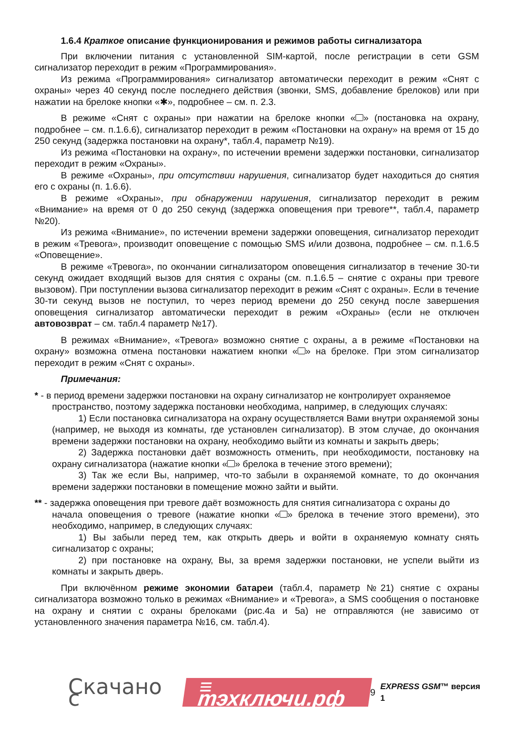1.6.4 Краткое описание функционирования и режимов работы сигнализатора
При включении питания с установленной SIM-картой, после регистрации в сети GSM сигнализатор переходит в режим «Программирования».
Из режима «Программирования» сигнализатор автоматически переходит в режим «Снят с охраны» через 40 секунд после последнего действия (звонки, SMS, добавление брелоков) или при нажатии на брелоке кнопки «✱», подробнее – см. п. 2.3.
В режиме «Снят с охраны» при нажатии на брелоке кнопки « » (постановка на охрану, подробнее – см. п.1.6.6), сигнализатор переходит в режим «Постановки на охрану» на время от 15 до 250 секунд (задержка постановки на охрану*, табл.4, параметр №19).
Из режима «Постановки на охрану», по истечении времени задержки постановки, сигнализатор переходит в режим «Охраны».
В режиме «Охраны», при отсутствии нарушения, сигнализатор будет находиться до снятия его с охраны (п. 1.6.6).
В режиме «Охраны», при обнаружении нарушения, сигнализатор переходит в режим «Внимание» на время от 0 до 250 секунд (задержка оповещения при тревоге**, табл.4, параметр №20).
Из режима «Внимание», по истечении времени задержки оповещения, сигнализатор переходит в режим «Тревога», производит оповещение с помощью SMS и/или дозвона, подробнее – см. п.1.6.5 «Оповещение».
В режиме «Тревога», по окончании сигнализатором оповещения сигнализатор в течение 30-ти секунд ожидает входящий вызов для снятия с охраны (см. п.1.6.5 – снятие с охраны при тревоге вызовом). При поступлении вызова сигнализатор переходит в режим «Снят с охраны». Если в течение 30-ти секунд вызов не поступил, то через период времени до 250 секунд после завершения оповещения сигнализатор автоматически переходит в режим «Охраны» (если не отключен автовозврат – см. табл.4 параметр №17).
В режимах «Внимание», «Тревога» возможно снятие с охраны, а в режиме «Постановки на охрану» возможна отмена постановки нажатием кнопки « » на брелоке. При этом сигнализатор переходит в режим «Снят с охраны».
Примечания:
* - в период времени задержки постановки на охрану сигнализатор не контролирует охраняемое
пространство, поэтому задержка постановки необходима, например, в следующих случаях:
1) Если постановка сигнализатора на охрану осуществляется Вами внутри охраняемой зоны (например, не выходя из комнаты, где установлен сигнализатор). В этом случае, до окончания времени задержки постановки на охрану, необходимо выйти из комнаты и закрыть дверь;
2) Задержка постановки даёт возможность отменить, при необходимости, постановку на охрану сигнализатора (нажатие кнопки « » брелока в течение этого времени);
3) Так же если Вы, например, что-то забыли в охраняемой комнате, то до окончания времени задержки постановки в помещение можно зайти и выйти.
** - задержка оповещения при тревоге даёт возможность для снятия сигнализатора с охраны до
начала оповещения о тревоге (нажатие кнопки « » брелока в течение этого времени), это необходимо, например, в следующих случаях:
1) Вы забыли перед тем, как открыть дверь и войти в охраняемую комнату снять сигнализатор с охраны;
2) при постановке на охрану, Вы, за время задержки постановки, не успели выйти из комнаты и закрыть дверь.
При включённом режиме экономии батареи (табл.4, параметр №21) снятие с охраны сигнализатора возможно только в режимах «Внимание» и «Тревога», а SMS сообщения о постановке на охрану и снятии с охраны брелоками (рис.4а и 5а) не отправляются (не зависимо от установленного значения параметра №16, см. табл.4).
Скачано с ≡ тэхключи.рф 9 EXPRESS GSM™ версия 1